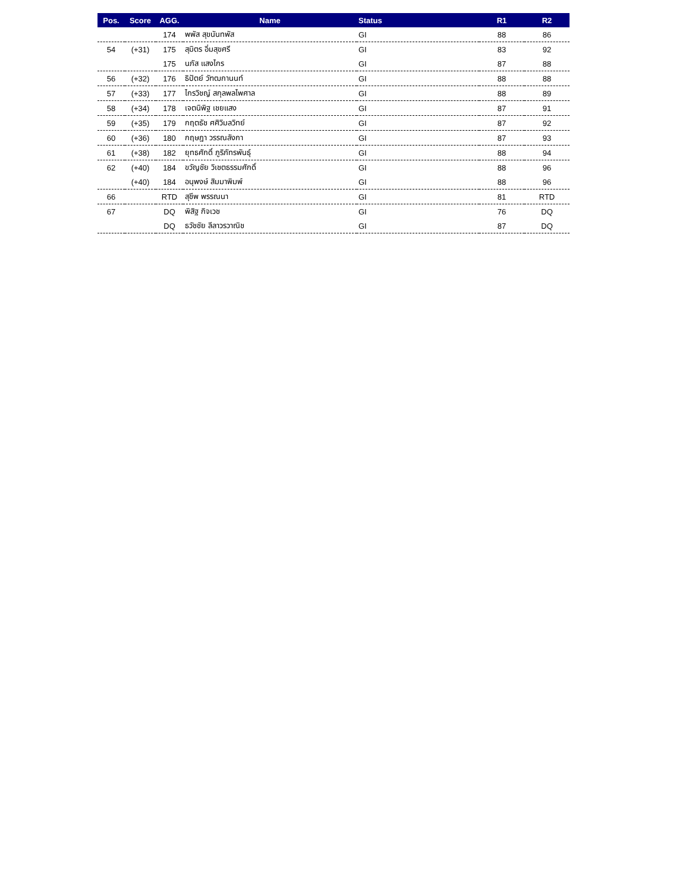| Pos. | Score | AGG. | Name | Status | R1 | R2 |
| --- | --- | --- | --- | --- | --- | --- |
| | | 174 | พพัส สุขนันทพัส | GI | 88 | 86 |
| 54 | (+31) | 175 | สุมิตร อิ่มสุขศรี | GI | 83 | 92 |
| | | 175 | นภัส แสงไกร | GI | 87 | 88 |
| 56 | (+32) | 176 | ธิปัตย์ วัฑฒกานนท์ | GI | 88 | 88 |
| 57 | (+33) | 177 | ไกรวิชญ์ สกุลพลไพศาล | GI | 88 | 89 |
| 58 | (+34) | 178 | เจตนิพิฐ เชยแสง | GI | 87 | 91 |
| 59 | (+35) | 179 | กฤตธัช ศศิวิมลวิทย์ | GI | 87 | 92 |
| 60 | (+36) | 180 | กฤษฎา วรรณลังกา | GI | 87 | 93 |
| 61 | (+38) | 182 | ยุทธศักดิ์ ภูริภัทรพันธุ์ | GI | 88 | 94 |
| 62 | (+40) | 184 | ขวัญชัย วิเชตธรรมศักดิ์ | GI | 88 | 96 |
| | (+40) | 184 | อนุพงษ์ สิมมาพิมพ์ | GI | 88 | 96 |
| 66 | | RTD | สุชีพ พรรณนา | GI | 81 | RTD |
| 67 | | DQ | พิสิฐ กิจเวช | GI | 76 | DQ |
| | | DQ | ธวัชชัย ลีลาวรวาณิช | GI | 87 | DQ |